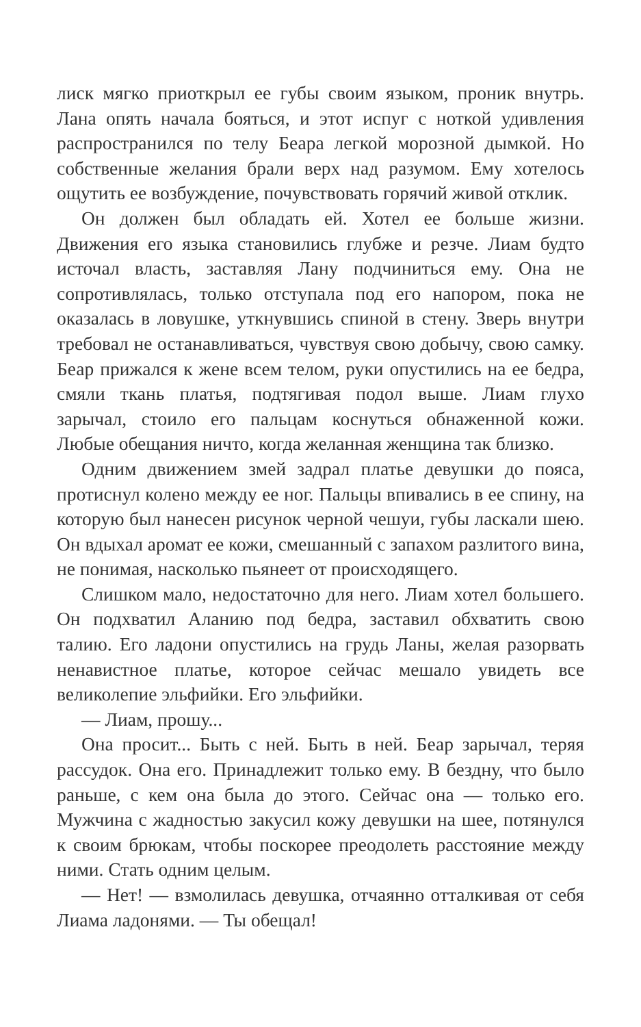лиск мягко приоткрыл ее губы своим языком, проник внутрь. Лана опять начала бояться, и этот испуг с ноткой удивления распространился по телу Беара легкой морозной дымкой. Но собственные желания брали верх над разумом. Ему хотелось ощутить ее возбуждение, почувствовать горячий живой отклик.
Он должен был обладать ей. Хотел ее больше жизни. Движения его языка становились глубже и резче. Лиам будто источал власть, заставляя Лану подчиниться ему. Она не сопротивлялась, только отступала под его напором, пока не оказалась в ловушке, уткнувшись спиной в стену. Зверь внутри требовал не останавливаться, чувствуя свою добычу, свою самку. Беар прижался к жене всем телом, руки опустились на ее бедра, смяли ткань платья, подтягивая подол выше. Лиам глухо зарычал, стоило его пальцам коснуться обнаженной кожи. Любые обещания ничто, когда желанная женщина так близко.
Одним движением змей задрал платье девушки до пояса, протиснул колено между ее ног. Пальцы впивались в ее спину, на которую был нанесен рисунок черной чешуи, губы ласкали шею. Он вдыхал аромат ее кожи, смешанный с запахом разлитого вина, не понимая, насколько пьянеет от происходящего.
Слишком мало, недостаточно для него. Лиам хотел большего. Он подхватил Аланию под бедра, заставил обхватить свою талию. Его ладони опустились на грудь Ланы, желая разорвать ненавистное платье, которое сейчас мешало увидеть все великолепие эльфийки. Его эльфийки.
— Лиам, прошу...
Она просит... Быть с ней. Быть в ней. Беар зарычал, теряя рассудок. Она его. Принадлежит только ему. В бездну, что было раньше, с кем она была до этого. Сейчас она — только его. Мужчина с жадностью закусил кожу девушки на шее, потянулся к своим брюкам, чтобы поскорее преодолеть расстояние между ними. Стать одним целым.
— Нет! — взмолилась девушка, отчаянно отталкивая от себя Лиама ладонями. — Ты обещал!